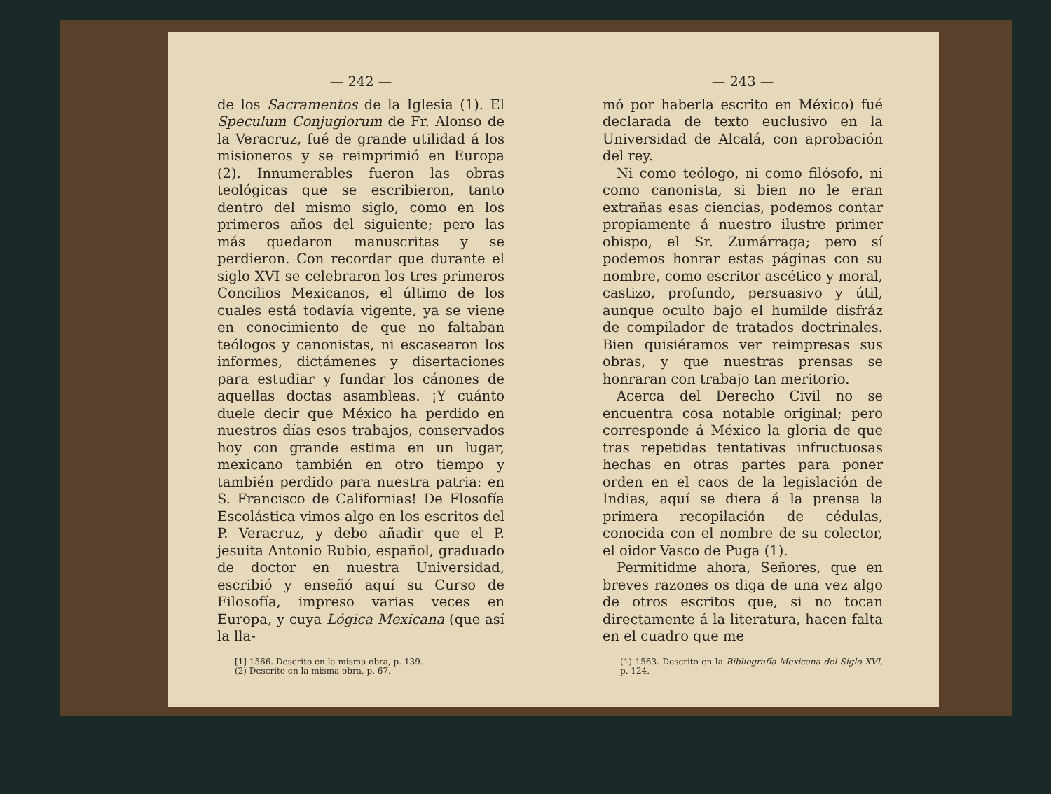— 242 —
de los Sacramentos de la Iglesia (1). El Speculum Conjugiorum de Fr. Alonso de la Veracruz, fué de grande utilidad á los misioneros y se reimprimió en Europa (2). Innumerables fueron las obras teológicas que se escribieron, tanto dentro del mismo siglo, como en los primeros años del siguiente; pero las más quedaron manuscritas y se perdieron. Con recordar que durante el siglo XVI se celebraron los tres primeros Concilios Mexicanos, el último de los cuales está todavía vigente, ya se viene en conocimiento de que no faltaban teólogos y canonistas, ni escasearon los informes, dictámenes y disertaciones para estudiar y fundar los cánones de aquellas doctas asambleas. ¡Y cuánto duele decir que México ha perdido en nuestros días esos trabajos, conservados hoy con grande estima en un lugar, mexicano también en otro tiempo y también perdido para nuestra patria: en S. Francisco de Californias! De Flosofía Escolástica vimos algo en los escritos del P. Veracruz, y debo añadir que el P. jesuita Antonio Rubio, español, graduado de doctor en nuestra Universidad, escribió y enseñó aquí su Curso de Filosofía, impreso varias veces en Europa, y cuya Lógica Mexicana (que así la lla-
[1] 1566. Descrito en la misma obra, p. 139.
(2) Descrito en la misma obra, p. 67.
— 243 —
mó por haberla escrito en México) fué declarada de texto euclusivo en la Universidad de Alcalá, con aprobación del rey.
Ni como teólogo, ni como filósofo, ni como canonista, si bien no le eran extrañas esas ciencias, podemos contar propiamente á nuestro ilustre primer obispo, el Sr. Zumárraga; pero sí podemos honrar estas páginas con su nombre, como escritor ascético y moral, castizo, profundo, persuasivo y útil, aunque oculto bajo el humilde disfráz de compilador de tratados doctrinales. Bien quisiéramos ver reimpresas sus obras, y que nuestras prensas se honraran con trabajo tan meritorio.
Acerca del Derecho Civil no se encuentra cosa notable original; pero corresponde á México la gloria de que tras repetidas tentativas infructuosas hechas en otras partes para poner orden en el caos de la legislación de Indias, aquí se diera á la prensa la primera recopilación de cédulas, conocida con el nombre de su colector, el oidor Vasco de Puga (1).
Permitidme ahora, Señores, que en breves razones os diga de una vez algo de otros escritos que, si no tocan directamente á la literatura, hacen falta en el cuadro que me
(1) 1563. Descrito en la Bibliografía Mexicana del Siglo XVI, p. 124.